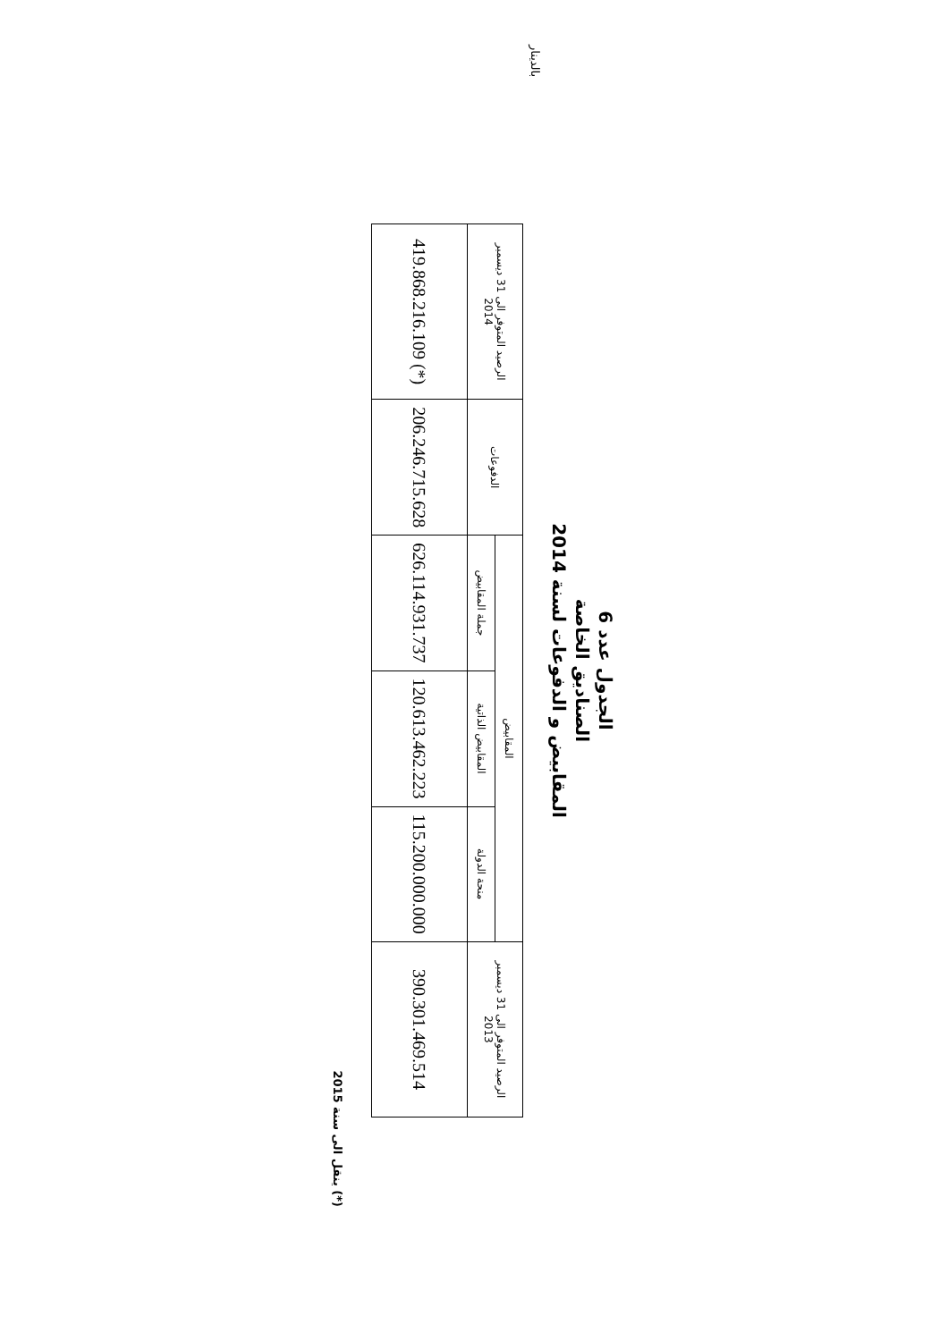الجدول عدد 6
الصناديق الخاصة
المقابيض و الدفوعات لسنة 2014
بالدينار
| الرصيد المتوفر الى 31 ديسمبر 2013 | المقابيض | | | الدفوعات | الرصيد المتوفر الى 31 ديسمبر 2014 |
| --- | --- | --- | --- | --- | --- |
| | منحة الدولة | المقابيض الذاتية | جملة المقابيض | | |
| 390.301.469.514 | 115.200.000.000 | 120.613.462.223 | 626.114.931.737 | 206.246.715.628 | (*) 419.868.216.109 |
(*) ينقل الى سنة 2015